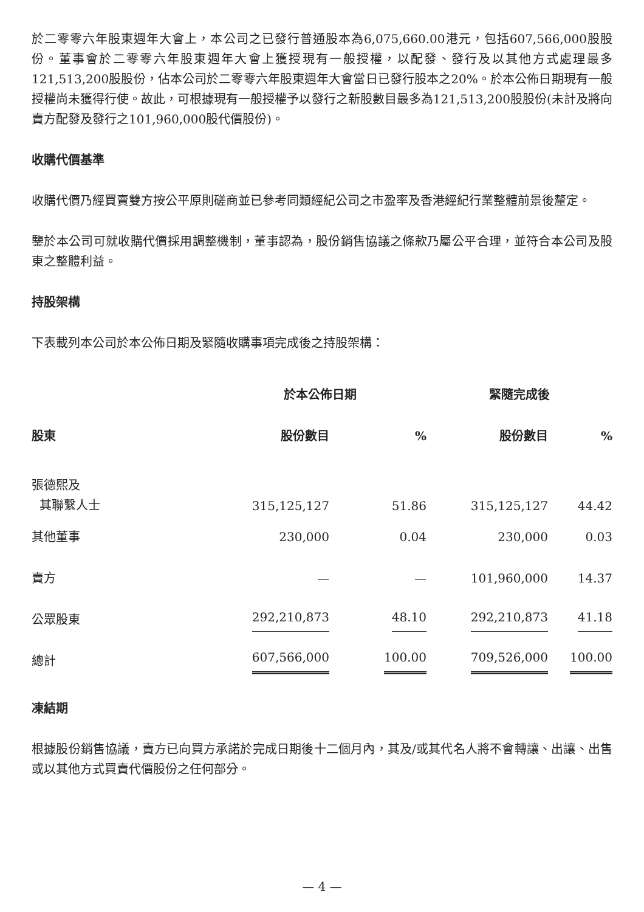於二零零六年股東週年大會上，本公司之已發行普通股本為6,075,660.00港元，包括607,566,000股股份。董事會於二零零六年股東週年大會上獲授現有一般授權，以配發、發行及以其他方式處理最多121,513,200股股份，佔本公司於二零零六年股東週年大會當日已發行股本之20%。於本公佈日期現有一般授權尚未獲得行使。故此，可根據現有一般授權予以發行之新股數目最多為121,513,200股股份(未計及將向賣方配發及發行之101,960,000股代價股份)。
收購代價基準
收購代價乃經買賣雙方按公平原則磋商並已參考同類經紀公司之市盈率及香港經紀行業整體前景後釐定。
鑒於本公司可就收購代價採用調整機制，董事認為，股份銷售協議之條款乃屬公平合理，並符合本公司及股東之整體利益。
持股架構
下表載列本公司於本公佈日期及緊隨收購事項完成後之持股架構：
| | 於本公佈日期 | | 緊隨完成後 | |
| --- | --- | --- | --- | --- |
| 股東 | 股份數目 | % | 股份數目 | % |
| 張德熙及 其聯繫人士 | 315,125,127 | 51.86 | 315,125,127 | 44.42 |
| 其他董事 | 230,000 | 0.04 | 230,000 | 0.03 |
| 賣方 | — | — | 101,960,000 | 14.37 |
| 公眾股東 | 292,210,873 | 48.10 | 292,210,873 | 41.18 |
| 總計 | 607,566,000 | 100.00 | 709,526,000 | 100.00 |
凍結期
根據股份銷售協議，賣方已向買方承諾於完成日期後十二個月內，其及/或其代名人將不會轉讓、出讓、出售或以其他方式買賣代價股份之任何部分。
— 4 —